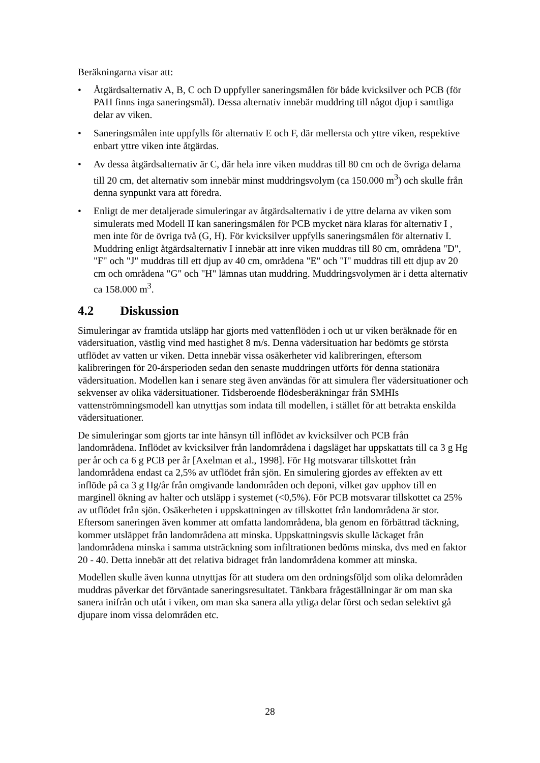Beräkningarna visar att:
• Åtgärdsalternativ A, B, C och D uppfyller saneringsmålen för både kvicksilver och PCB (för PAH finns inga saneringsmål). Dessa alternativ innebär muddring till något djup i samtliga delar av viken.
• Saneringsmålen inte uppfylls för alternativ E och F, där mellersta och yttre viken, respektive enbart yttre viken inte åtgärdas.
• Av dessa åtgärdsalternativ är C, där hela inre viken muddras till 80 cm och de övriga delarna till 20 cm, det alternativ som innebär minst muddringsvolym (ca 150.000 m<sup>3</sup>) och skulle från denna synpunkt vara att föredra.
• Enligt de mer detaljerade simuleringar av åtgärdsalternativ i de yttre delarna av viken som simulerats med Modell II kan saneringsmålen för PCB mycket nära klaras för alternativ I , men inte för de övriga två (G, H). För kvicksilver uppfylls saneringsmålen för alternativ I. Muddring enligt åtgärdsalternativ I innebär att inre viken muddras till 80 cm, områdena "D", "F" och "J" muddras till ett djup av 40 cm, områdena "E" och "I" muddras till ett djup av 20 cm och områdena "G" och "H" lämnas utan muddring. Muddringsvolymen är i detta alternativ ca 158.000 m<sup>3</sup>.
4.2 Diskussion
Simuleringar av framtida utsläpp har gjorts med vattenflöden i och ut ur viken beräknade för en vädersituation, västlig vind med hastighet 8 m/s. Denna vädersituation har bedömts ge största utflödet av vatten ur viken. Detta innebär vissa osäkerheter vid kalibreringen, eftersom kalibreringen för 20-årsperioden sedan den senaste muddringen utförts för denna stationära vädersituation. Modellen kan i senare steg även användas för att simulera fler vädersituationer och sekvenser av olika vädersituationer. Tidsberoende flödesberäkningar från SMHIs vattenströmningsmodell kan utnyttjas som indata till modellen, i stället för att betrakta enskilda vädersituationer.
De simuleringar som gjorts tar inte hänsyn till inflödet av kvicksilver och PCB från landområdena. Inflödet av kvicksilver från landområdena i dagsläget har uppskattats till ca 3 g Hg per år och ca 6 g PCB per år [Axelman et al., 1998]. För Hg motsvarar tillskottet från landområdena endast ca 2,5% av utflödet från sjön. En simulering gjordes av effekten av ett inflöde på ca 3 g Hg/år från omgivande landområden och deponi, vilket gav upphov till en marginell ökning av halter och utsläpp i systemet (<0,5%). För PCB motsvarar tillskottet ca 25% av utflödet från sjön. Osäkerheten i uppskattningen av tillskottet från landområdena är stor. Eftersom saneringen även kommer att omfatta landområdena, bla genom en förbättrad täckning, kommer utsläppet från landområdena att minska. Uppskattningsvis skulle läckaget från landområdena minska i samma utsträckning som infiltrationen bedöms minska, dvs med en faktor 20 - 40. Detta innebär att det relativa bidraget från landområdena kommer att minska.
Modellen skulle även kunna utnyttjas för att studera om den ordningsföljd som olika delområden muddras påverkar det förväntade saneringsresultatet. Tänkbara frågeställningar är om man ska sanera inifrån och utåt i viken, om man ska sanera alla ytliga delar först och sedan selektivt gå djupare inom vissa delområden etc.
28